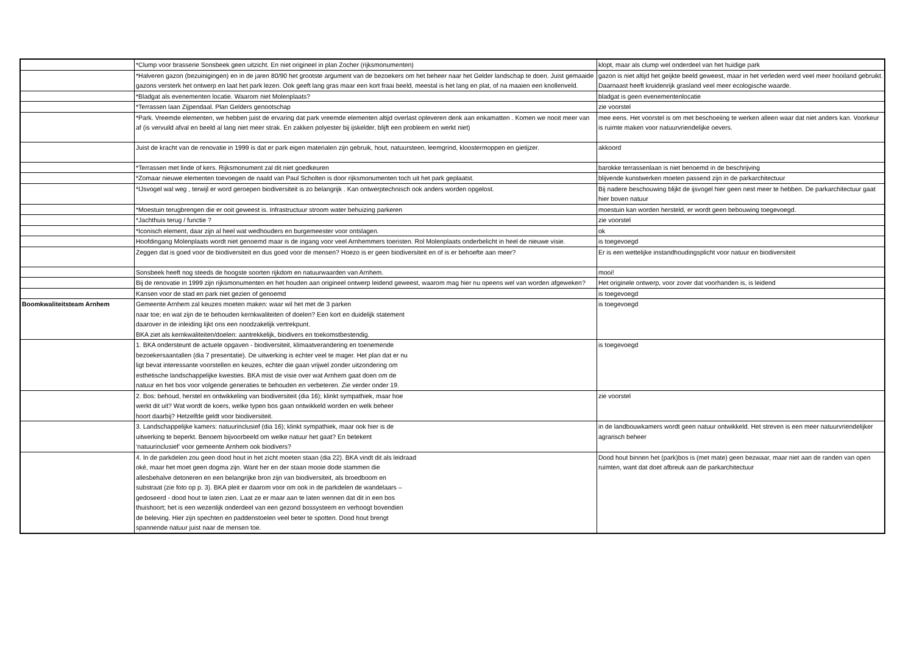| | *Clump voor brasserie Sonsbeek geen uitzicht. En niet origineel in plan Zocher (rijksmonumenten) | klopt, maar als clump wel onderdeel van het huidige park |
| | *Halveren gazon (bezuinigingen) en in de jaren 80/90 het grootste argument van de bezoekers om het beheer naar het Gelder landschap te doen. Juist gemaaide gazons versterk het ontwerp en laat het park lezen. Ook geeft lang gras maar een kort fraai beeld, meestal is het lang en plat, of na maaien een knollenveld. | gazon is niet altijd het geijkte beeld geweest, maar in het verleden werd veel meer hooiland gebruikt. Daarnaast heeft kruidenrijk grasland veel meer ecologische waarde. |
| | *Bladgat als evenementen locatie. Waarom niet Molenplaats? | bladgat is geen evenementenlocatie |
| | *Terrassen laan Zijpendaal. Plan Gelders genootschap | zie voorstel |
| | *Park. Vreemde elementen, we hebben juist de ervaring dat park vreemde elementen altijd overlast opleveren denk aan enkamatten . Komen we nooit meer van af (is vervuild afval en beeld al lang niet meer strak. En zakken polyester bij ijskelder, blijft een probleem en werkt niet) | mee eens. Het voorstel is om met beschoeiing te werken alleen waar dat niet anders kan. Voorkeur is ruimte maken voor natuurvriendelijke oevers. |
| | Juist de kracht van de renovatie in 1999 is dat er park eigen materialen zijn gebruik, hout, natuursteen, leemgrind, kloostermoppen en gietijzer. | akkoord |
| | *Terrassen met linde of kers. Rijksmonument zal dit niet goedkeuren | barokke terrassenlaan is niet benoemd in de beschrijving |
| | *Zomaar nieuwe elementen toevoegen de naald van Paul Scholten is door rijksmonumenten toch uit het park geplaatst. | blijvende kunstwerken moeten passend zijn in de parkarchitectuur |
| | *IJsvogel wal weg , terwijl er word geroepen biodiversiteit is zo belangrijk . Kan ontwerptechnisch ook anders worden opgelost. | Bij nadere beschouwing blijkt de ijsvogel hier geen nest meer te hebben. De parkarchitectuur gaat hier boven natuur |
| | *Moestuin terugbrengen die er ooit geweest is. Infrastructuur stroom water behuizing parkeren | moestuin kan worden hersteld, er wordt geen bebouwing toegevoegd. |
| | *Jachthuis terug / functie ? | zie voorstel |
| | *Iconisch element, daar zijn al heel wat wedhouders en burgemeester voor ontslagen. | ok |
| | Hoofdingang Molenplaats wordt niet genoemd maar is de ingang voor veel Arnhemmers toeristen. Rol Molenplaats onderbelicht in heel de nieuwe visie. | is toegevoegd |
| | Zeggen dat is goed voor de biodiversiteit en dus goed voor de mensen? Hoezo is er geen biodiversiteit en of is er behoefte aan meer? | Er is een wettelijke instandhoudingsplicht voor natuur en biodiversiteit |
| | Sonsbeek heeft nog steeds de hoogste soorten rijkdom en natuurwaarden van Arnhem. | mooi! |
| | Bij de renovatie in 1999 zijn rijksmonumenten en het houden aan origineel ontwerp leidend geweest, waarom mag hier nu opeens wel van worden afgeweken? | Het originele ontwerp, voor zover dat voorhanden is, is leidend |
| | Kansen voor de stad en park niet gezien of genoemd | is toegevoegd |
| Boomkwaliteitsteam Arnhem | Gemeente Arnhem zal keuzes moeten maken: waar wil het met de 3 parken naar toe; en wat zijn de te behouden kernkwaliteiten of doelen? Een kort en duidelijk statement daarover in de inleiding lijkt ons een noodzakelijk vertrekpunt. BKA ziet als kernkwaliteiten/doelen: aantrekkelijk, biodivers en toekomstbestendig. | is toegevoegd |
| | 1. BKA ondersteunt de actuele opgaven - biodiversiteit, klimaatverandering en toenemende bezoekersaantallen (dia 7 presentatie). De uitwerking is echter veel te mager. Het plan dat er nu ligt bevat interessante voorstellen en keuzes, echter die gaan vrijwel zonder uitzondering om esthetische landschappelijke kwesties. BKA mist de visie over wat Arnhem gaat doen om de natuur en het bos voor volgende generaties te behouden en verbeteren. Zie verder onder 19. | is toegevoegd |
| | 2. Bos: behoud, herstel en ontwikkeling van biodiversiteit (dia 16); klinkt sympathiek, maar hoe werkt dit uit? Wat wordt de koers, welke typen bos gaan ontwikkeld worden en welk beheer hoort daarbij? Hetzelfde geldt voor biodiversiteit. | zie voorstel |
| | 3. Landschappelijke kamers: natuurinclusief (dia 16); klinkt sympathiek, maar ook hier is de uitwerking te beperkt. Benoem bijvoorbeeld om welke natuur het gaat? En betekent ‘natuurinclusief’ voor gemeente Arnhem ook biodivers? | in de landbouwkamers wordt geen natuur ontwikkeld. Het streven is een meer natuurvriendelijker agrarisch beheer |
| | 4. In de parkdelen zou geen dood hout in het zicht moeten staan (dia 22). BKA vindt dit als leidraad oké, maar het moet geen dogma zijn. Want her en der staan mooie dode stammen die allesbehalve detoneren en een belangrijke bron zijn van biodiversiteit, als broedboom en substraat (zie foto op p. 3). BKA pleit er daarom voor om ook in de parkdelen de wandelaars – gedoseerd - dood hout te laten zien. Laat ze er maar aan te laten wennen dat dit in een bos thuishoort; het is een wezenlijk onderdeel van een gezond bossysteem en verhoogt bovendien de beleving. Hier zijn spechten en paddenstoelen veel beter te spotten. Dood hout brengt spannende natuur juist naar de mensen toe. | Dood hout binnen het (park)bos is (met mate) geen bezwaar, maar niet aan de randen van open ruimten, want dat doet afbreuk aan de parkarchitectuur |